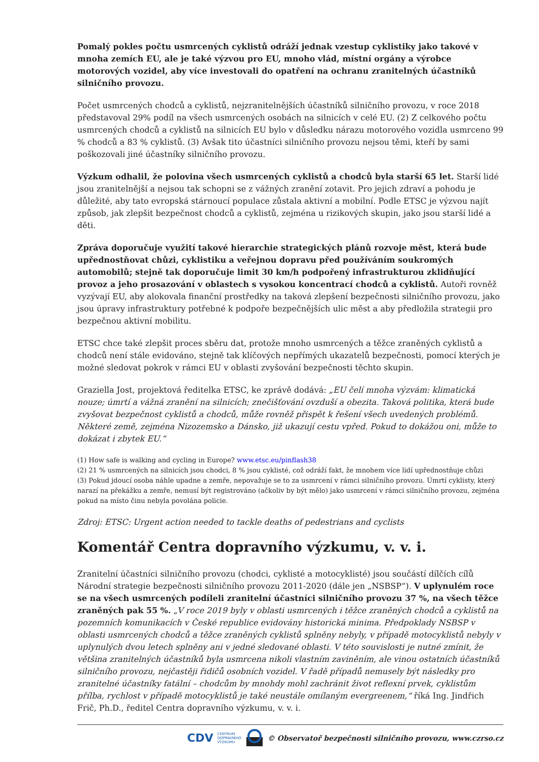Pomalý pokles počtu usmrcených cyklistů odráží jednak vzestup cyklistiky jako takové v mnoha zemích EU, ale je také výzvou pro EU, mnoho vlád, místní orgány a výrobce motorových vozidel, aby více investovali do opatření na ochranu zranitelných účastníků silničního provozu.
Počet usmrcených chodců a cyklistů, nejzranitelnějších účastníků silničního provozu, v roce 2018 představoval 29% podíl na všech usmrcených osobách na silnicích v celé EU. (2) Z celkového počtu usmrcených chodců a cyklistů na silnicích EU bylo v důsledku nárazu motorového vozidla usmrceno 99 % chodců a 83 % cyklistů. (3) Avšak tito účastníci silničního provozu nejsou těmi, kteří by sami poškozovali jiné účastníky silničního provozu.
Výzkum odhalil, že polovina všech usmrcených cyklistů a chodců byla starší 65 let. Starší lidé jsou zranitelnější a nejsou tak schopni se z vážných zranění zotavit. Pro jejich zdraví a pohodu je důležité, aby tato evropská stárnoucí populace zůstala aktivní a mobilní. Podle ETSC je výzvou najít způsob, jak zlepšit bezpečnost chodců a cyklistů, zejména u rizikových skupin, jako jsou starší lidé a děti.
Zpráva doporučuje využití takové hierarchie strategických plánů rozvoje měst, která bude upřednostňovat chůzi, cyklistiku a veřejnou dopravu před používáním soukromých automobilů; stejně tak doporučuje limit 30 km/h podpořený infrastrukturou zklidňující provoz a jeho prosazování v oblastech s vysokou koncentrací chodců a cyklistů. Autoři rovněž vyzývají EU, aby alokovala finanční prostředky na taková zlepšení bezpečnosti silničního provozu, jako jsou úpravy infrastruktury potřebné k podpoře bezpečnějších ulic měst a aby předložila strategii pro bezpečnou aktivní mobilitu.
ETSC chce také zlepšit proces sběru dat, protože mnoho usmrcených a těžce zraněných cyklistů a chodců není stále evidováno, stejně tak klíčových nepřímých ukazatelů bezpečnosti, pomocí kterých je možné sledovat pokrok v rámci EU v oblasti zvyšování bezpečnosti těchto skupin.
Graziella Jost, projektová ředitelka ETSC, ke zprávě dodává: „EU čelí mnoha výzvám: klimatická nouze; úmrtí a vážná zranění na silnicích; znečišťování ovzduší a obezita. Taková politika, která bude zvyšovat bezpečnost cyklistů a chodců, může rovněž přispět k řešení všech uvedených problémů. Některé země, zejména Nizozemsko a Dánsko, již ukazují cestu vpřed. Pokud to dokážou oni, může to dokázat i zbytek EU.“
(1) How safe is walking and cycling in Europe? www.etsc.eu/pinflash38
(2) 21 % usmrcených na silnicích jsou chodci, 8 % jsou cyklisté, což odráží fakt, že mnohem více lidí upřednostňuje chůzi
(3) Pokud jdoucí osoba náhle upadne a zemře, nepovažuje se to za usmrcení v rámci silničního provozu. Úmrtí cyklisty, který narazí na překážku a zemře, nemusí být registrováno (ačkoliv by být mělo) jako usmrcení v rámci silničního provozu, zejména pokud na místo činu nebyla povolána policie.
Zdroj: ETSC: Urgent action needed to tackle deaths of pedestrians and cyclists
Komentář Centra dopravního výzkumu, v. v. i.
Zranitelní účastníci silničního provozu (chodci, cyklisté a motocyklisté) jsou součástí dílčích cílů Národní strategie bezpečnosti silničního provozu 2011-2020 (dále jen „NSBSP“). V uplynulém roce se na všech usmrcených podíleli zranitelní účastníci silničního provozu 37 %, na všech těžce zraněných pak 55 %. „V roce 2019 byly v oblasti usmrcených i těžce zraněných chodců a cyklistů na pozemních komunikacích v České republice evidovány historická minima. Předpoklady NSBSP v oblasti usmrcených chodců a těžce zraněných cyklistů splněny nebyly, v případě motocyklistů nebyly v uplynulých dvou letech splněny ani v jedné sledované oblasti. V této souvislosti je nutné zmínit, že většina zranitelných účastníků byla usmrcena nikoli vlastním zaviněním, ale vinou ostatních účastníků silničního provozu, nejčastěji řidičů osobních vozidel. V řadě případů nemusely být následky pro zranitelné účastníky fatální – chodcům by mnohdy mohl zachránit život reflexní prvek, cyklistům přílba, rychlost v případě motocyklistů je také neustále omílaným evergreenem,“ říká Ing. Jindřich Frič, Ph.D., ředitel Centra dopravního výzkumu, v. v. i.
CDV CENTRUM
DOPRAVNÍHO
VÝZKUMU © Observatoř bezpečnosti silničního provozu, www.czrso.cz